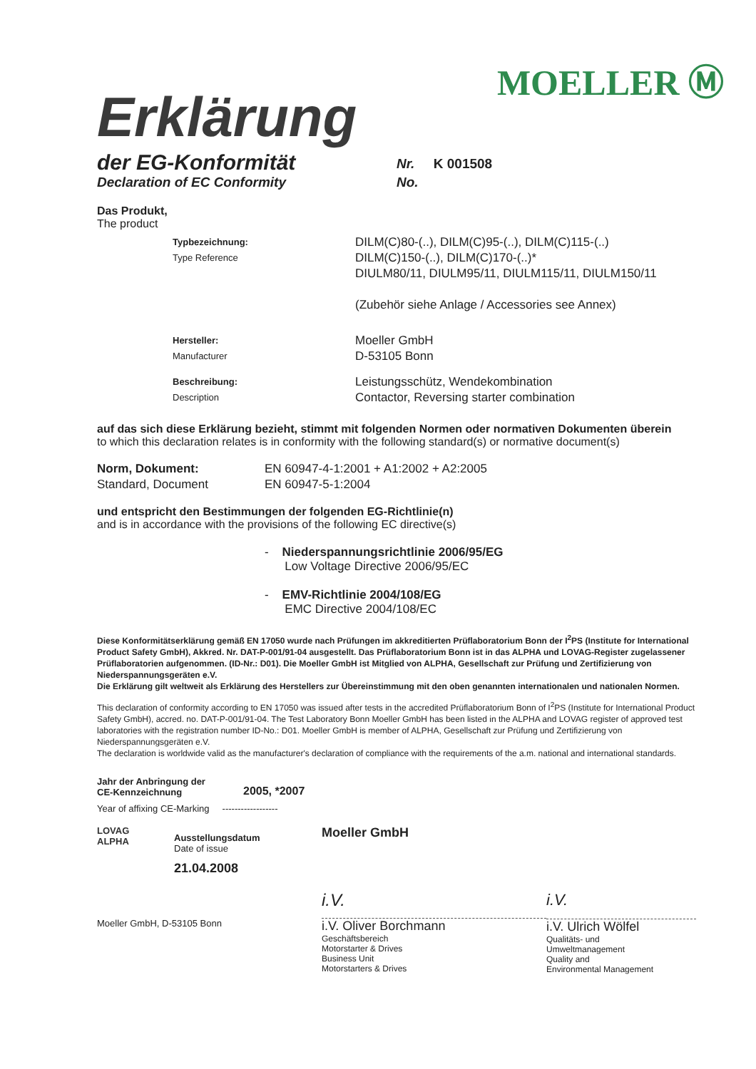MOELLER Ⓜ
Erklärung
der EG-Konformität
Nr. K 001508
Declaration of EC Conformity No.
Das Produkt,
The product
Typbezeichnung:
Type Reference
DILM(C)80-(..), DILM(C)95-(..), DILM(C)115-(..)
DILM(C)150-(..), DILM(C)170-(..)*
DIULM80/11, DIULM95/11, DIULM115/11, DIULM150/11
(Zubehör siehe Anlage / Accessories see Annex)
Hersteller:
Manufacturer
Moeller GmbH
D-53105 Bonn
Beschreibung:
Description
Leistungsschütz, Wendekombination
Contactor, Reversing starter combination
auf das sich diese Erklärung bezieht, stimmt mit folgenden Normen oder normativen Dokumenten überein
to which this declaration relates is in conformity with the following standard(s) or normative document(s)
Norm, Dokument:
Standard, Document
EN 60947-4-1:2001 + A1:2002 + A2:2005
EN 60947-5-1:2004
und entspricht den Bestimmungen der folgenden EG-Richtlinie(n)
and is in accordance with the provisions of the following EC directive(s)
- Niederspannungsrichtlinie 2006/95/EG
Low Voltage Directive 2006/95/EC
- EMV-Richtlinie 2004/108/EG
EMC Directive 2004/108/EC
Diese Konformitätserklärung gemäß EN 17050 wurde nach Prüfungen im akkreditierten Prüflaboratorium Bonn der I<sup>2</sup>PS (Institute for International Product Safety GmbH), Akkred. Nr. DAT-P-001/91-04 ausgestellt. Das Prüflaboratorium Bonn ist in das ALPHA und LOVAG-Register zugelassener Prüflaboratorien aufgenommen. (ID-Nr.: D01). Die Moeller GmbH ist Mitglied von ALPHA, Gesellschaft zur Prüfung und Zertifizierung von Niederspannungsgeräten e.V.
Die Erklärung gilt weltweit als Erklärung des Herstellers zur Übereinstimmung mit den oben genannten internationalen und nationalen Normen.
This declaration of conformity according to EN 17050 was issued after tests in the accredited Prüflaboratorium Bonn of I<sup>2</sup>PS (Institute for International Product Safety GmbH), accred. no. DAT-P-001/91-04. The Test Laboratory Bonn Moeller GmbH has been listed in the ALPHA and LOVAG register of approved test laboratories with the registration number ID-No.: D01. Moeller GmbH is member of ALPHA, Gesellschaft zur Prüfung und Zertifizierung von Niederspannungsgeräten e.V.
The declaration is worldwide valid as the manufacturer's declaration of compliance with the requirements of the a.m. national and international standards.
Jahr der Anbringung der
CE-Kennzeichnung
2005, *2007
Year of affixing CE-Marking ------------------
LOVAG
ALPHA
Ausstellungsdatum
Date of issue
21.04.2008
Moeller GmbH, D-53105 Bonn
Moeller GmbH
i.V.
i.V. Oliver Borchmann
Geschäftsbereich
Motorstarter & Drives
Business Unit
Motorstarters & Drives
i.V.
i.V. Ulrich Wölfel
Qualitäts- und
Umweltmanagement
Quality and
Environmental Management